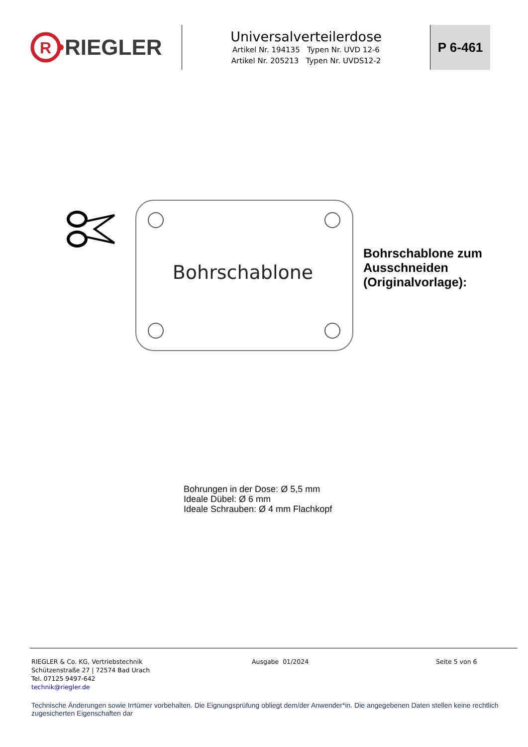R
RIEGLER
Universalverteilerdose
Artikel Nr. 194135 Typen Nr. UVD 12-6
Artikel Nr. 205213 Typen Nr. UVDS12-2
P 6-461
Bohrschablone
Bohrschablone zum
Ausschneiden
(Originalvorlage):
Bohrungen in der Dose: Ø 5,5 mm
Ideale Dübel: Ø 6 mm
Ideale Schrauben: Ø 4 mm Flachkopf
RIEGLER & Co. KG, Vertriebstechnik
Schützenstraße 27 | 72574 Bad Urach
Tel. 07125 9497-642
technik@riegler.de
Ausgabe 01/2024 Seite 5 von 6
Technische Änderungen sowie Irrtümer vorbehalten. Die Eignungsprüfung obliegt dem/der Anwender*in. Die angegebenen Daten stellen keine rechtlich zugesicherten Eigenschaften dar